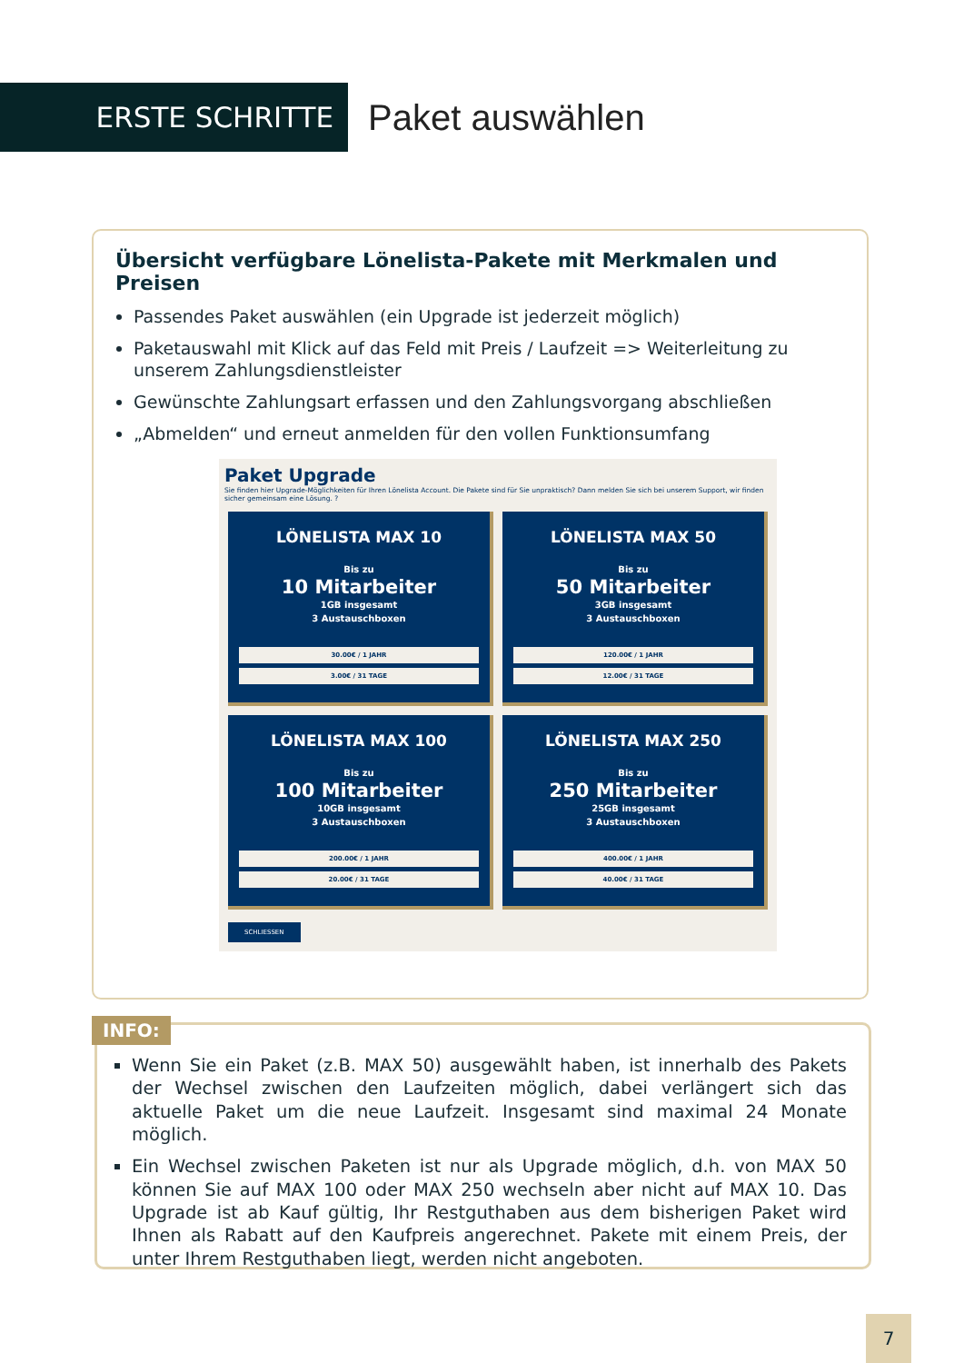ERSTE SCHRITTE
Paket auswählen
Übersicht verfügbare Lönelista-Pakete mit Merkmalen und Preisen
Passendes Paket auswählen (ein Upgrade ist jederzeit möglich)
Paketauswahl mit Klick auf das Feld mit Preis / Laufzeit => Weiterleitung zu unserem Zahlungsdienstleister
Gewünschte Zahlungsart erfassen und den Zahlungsvorgang abschließen
„Abmelden“ und erneut anmelden für den vollen Funktionsumfang
Paket Upgrade
Sie finden hier Upgrade-Möglichkeiten für Ihren Lönelista Account. Die Pakete sind für Sie unpraktisch? Dann melden Sie sich bei unserem Support, wir finden sicher gemeinsam eine Lösung. ?
LÖNELISTA MAX 10
Bis zu
10 Mitarbeiter
1GB insgesamt
3 Austauschboxen
30.00€ / 1 JAHR
3.00€ / 31 TAGE
LÖNELISTA MAX 50
Bis zu
50 Mitarbeiter
3GB insgesamt
3 Austauschboxen
120.00€ / 1 JAHR
12.00€ / 31 TAGE
LÖNELISTA MAX 100
Bis zu
100 Mitarbeiter
10GB insgesamt
3 Austauschboxen
200.00€ / 1 JAHR
20.00€ / 31 TAGE
LÖNELISTA MAX 250
Bis zu
250 Mitarbeiter
25GB insgesamt
3 Austauschboxen
400.00€ / 1 JAHR
40.00€ / 31 TAGE
SCHLIESSEN
Wenn Sie ein Paket (z.B. MAX 50) ausgewählt haben, ist innerhalb des Pakets der Wechsel zwischen den Laufzeiten möglich, dabei verlängert sich das aktuelle Paket um die neue Laufzeit. Insgesamt sind maximal 24 Monate möglich.
Ein Wechsel zwischen Paketen ist nur als Upgrade möglich, d.h. von MAX 50 können Sie auf MAX 100 oder MAX 250 wechseln aber nicht auf MAX 10. Das Upgrade ist ab Kauf gültig, Ihr Restguthaben aus dem bisherigen Paket wird Ihnen als Rabatt auf den Kaufpreis angerechnet. Pakete mit einem Preis, der unter Ihrem Restguthaben liegt, werden nicht angeboten.
INFO:
7